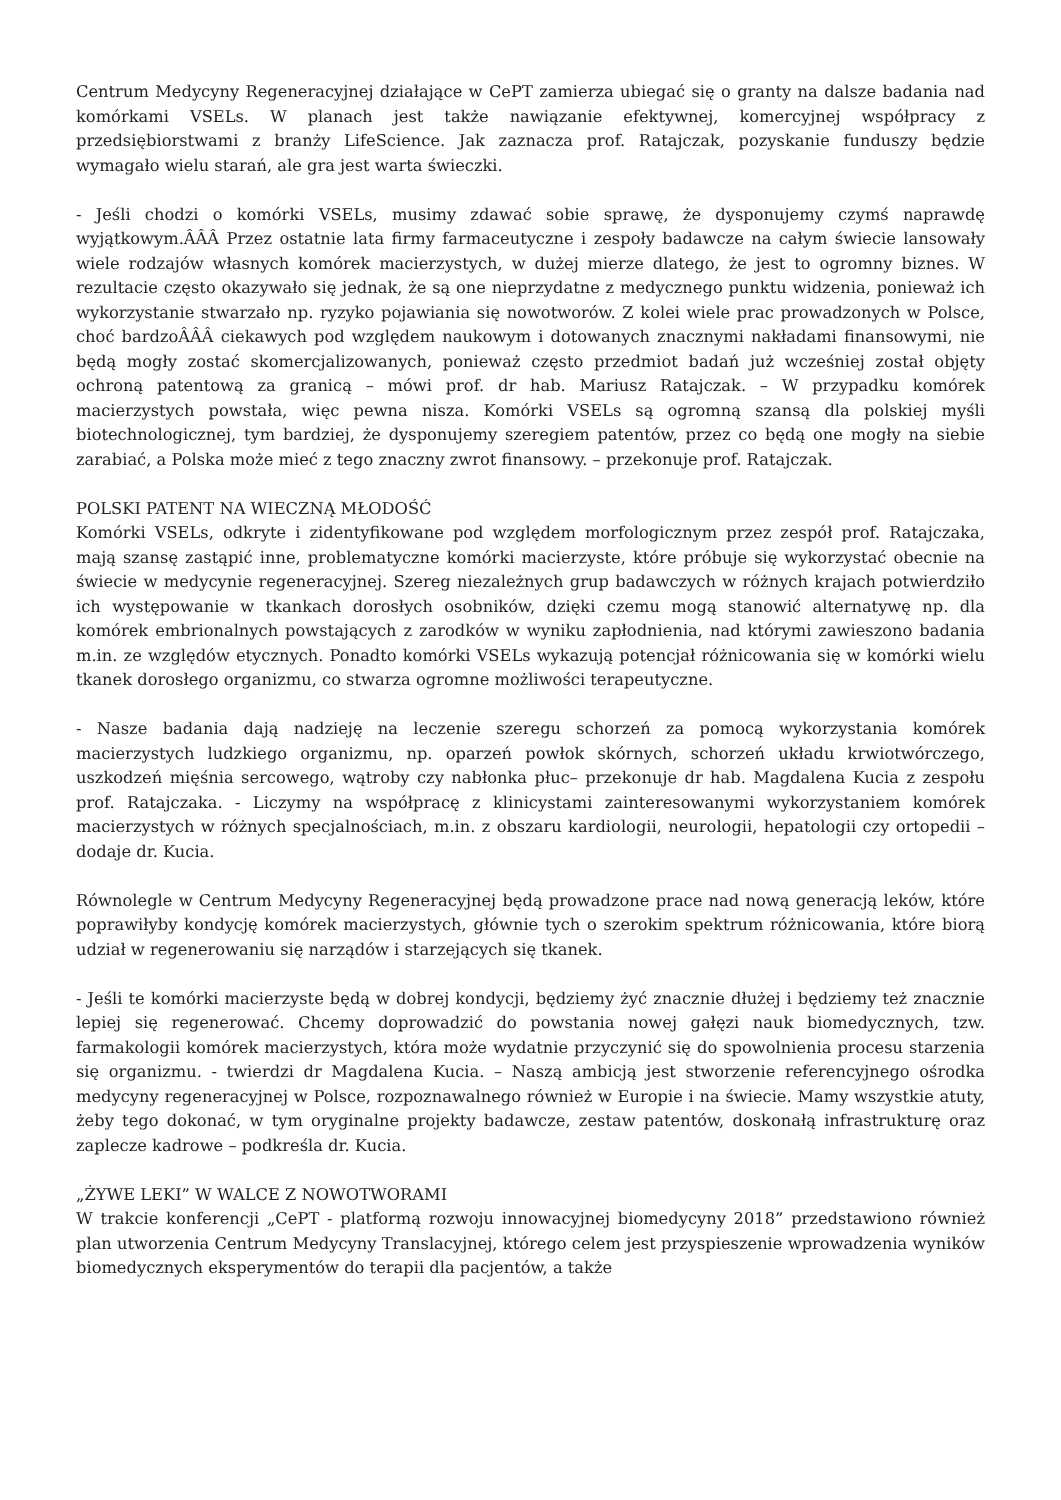Centrum Medycyny Regeneracyjnej działające w CePT zamierza ubiegać się o granty na dalsze badania nad komórkami VSELs. W planach jest także nawiązanie efektywnej, komercyjnej współpracy z przedsiębiorstwami z branży LifeScience. Jak zaznacza prof. Ratajczak, pozyskanie funduszy będzie wymagało wielu starań, ale gra jest warta świeczki.
- Jeśli chodzi o komórki VSELs, musimy zdawać sobie sprawę, że dysponujemy czymś naprawdę wyjątkowym.ÂÂÂ Przez ostatnie lata firmy farmaceutyczne i zespoły badawcze na całym świecie lansowały wiele rodzajów własnych komórek macierzystych, w dużej mierze dlatego, że jest to ogromny biznes. W rezultacie często okazywało się jednak, że są one nieprzydatne z medycznego punktu widzenia, ponieważ ich wykorzystanie stwarzało np. ryzyko pojawiania się nowotworów. Z kolei wiele prac prowadzonych w Polsce, choć bardzoÂÂÂ ciekawych pod względem naukowym i dotowanych znacznymi nakładami finansowymi, nie będą mogły zostać skomercjalizowanych, ponieważ często przedmiot badań już wcześniej został objęty ochroną patentową za granicą – mówi prof. dr hab. Mariusz Ratajczak. – W przypadku komórek macierzystych powstała, więc pewna nisza. Komórki VSELs są ogromną szansą dla polskiej myśli biotechnologicznej, tym bardziej, że dysponujemy szeregiem patentów, przez co będą one mogły na siebie zarabiać, a Polska może mieć z tego znaczny zwrot finansowy. – przekonuje prof. Ratajczak.
POLSKI PATENT NA WIECZNĄ MŁODOŚĆ
Komórki VSELs, odkryte i zidentyfikowane pod względem morfologicznym przez zespół prof. Ratajczaka, mają szansę zastąpić inne, problematyczne komórki macierzyste, które próbuje się wykorzystać obecnie na świecie w medycynie regeneracyjnej. Szereg niezależnych grup badawczych w różnych krajach potwierdziło ich występowanie w tkankach dorosłych osobników, dzięki czemu mogą stanowić alternatywę np. dla komórek embrionalnych powstających z zarodków w wyniku zapłodnienia, nad którymi zawieszono badania m.in. ze względów etycznych. Ponadto komórki VSELs wykazują potencjał różnicowania się w komórki wielu tkanek dorosłego organizmu, co stwarza ogromne możliwości terapeutyczne.
- Nasze badania dają nadzieję na leczenie szeregu schorzeń za pomocą wykorzystania komórek macierzystych ludzkiego organizmu, np. oparzeń powłok skórnych, schorzeń układu krwiotwórczego, uszkodzeń mięśnia sercowego, wątroby czy nabłonka płuc– przekonuje dr hab. Magdalena Kucia z zespołu prof. Ratajczaka. - Liczymy na współpracę z klinicystami zainteresowanymi wykorzystaniem komórek macierzystych w różnych specjalnościach, m.in. z obszaru kardiologii, neurologii, hepatologii czy ortopedii – dodaje dr. Kucia.
Równolegle w Centrum Medycyny Regeneracyjnej będą prowadzone prace nad nową generacją leków, które poprawiłyby kondycję komórek macierzystych, głównie tych o szerokim spektrum różnicowania, które biorą udział w regenerowaniu się narządów i starzejących się tkanek.
- Jeśli te komórki macierzyste będą w dobrej kondycji, będziemy żyć znacznie dłużej i będziemy też znacznie lepiej się regenerować. Chcemy doprowadzić do powstania nowej gałęzi nauk biomedycznych, tzw. farmakologii komórek macierzystych, która może wydatnie przyczynić się do spowolnienia procesu starzenia się organizmu. - twierdzi dr Magdalena Kucia. – Naszą ambicją jest stworzenie referencyjnego ośrodka medycyny regeneracyjnej w Polsce, rozpoznawalnego również w Europie i na świecie. Mamy wszystkie atuty, żeby tego dokonać, w tym oryginalne projekty badawcze, zestaw patentów, doskonałą infrastrukturę oraz zaplecze kadrowe – podkreśla dr. Kucia.
„ŻYWE LEKI” W WALCE Z NOWOTWORAMI
W trakcie konferencji „CePT - platformą rozwoju innowacyjnej biomedycyny 2018” przedstawiono również plan utworzenia Centrum Medycyny Translacyjnej, którego celem jest przyspieszenie wprowadzenia wyników biomedycznych eksperymentów do terapii dla pacjentów, a także